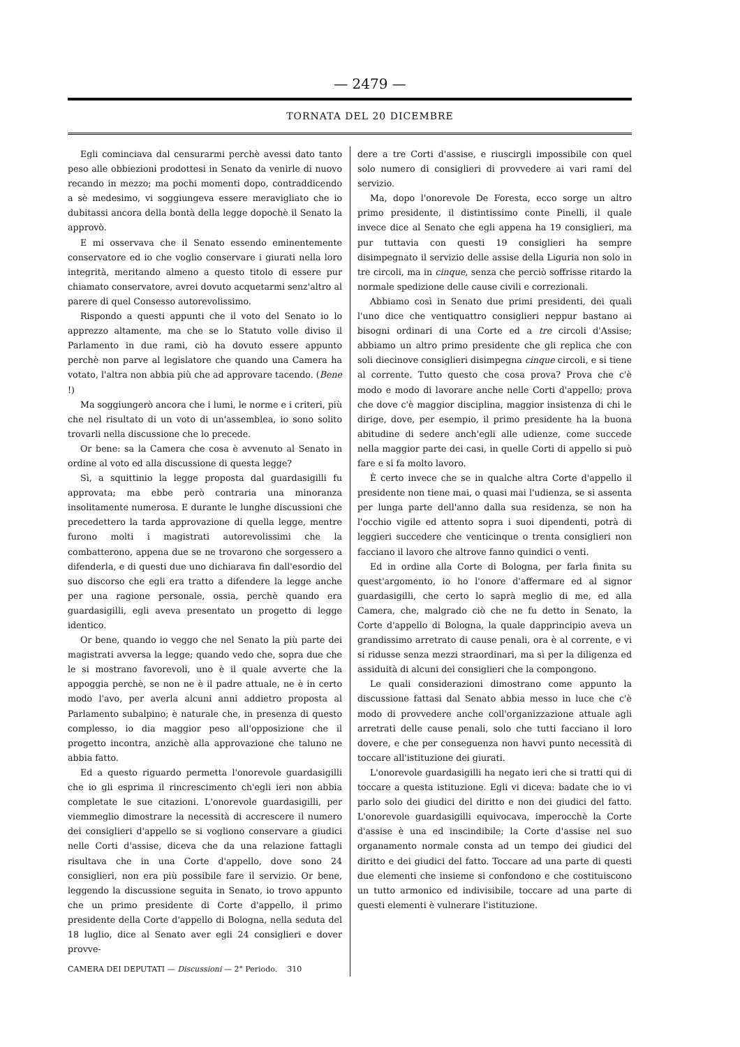— 2479 —
TORNATA DEL 20 DICEMBRE
Egli cominciava dal censurarmi perchè avessi dato tanto peso alle obbiezioni prodottesi in Senato da venirle di nuovo recando in mezzo; ma pochi momenti dopo, contraddicendo a sè medesimo, vi soggiungeva essere meravigliato che io dubitassi ancora della bontà della legge dopochè il Senato la approvò.
E mi osservava che il Senato essendo eminentemente conservatore ed io che voglio conservare i giurati nella loro integrità, meritando almeno a questo titolo di essere pur chiamato conservatore, avrei dovuto acquetarmi senz'altro al parere di quel Consesso autorevolissimo.
Rispondo a questi appunti che il voto del Senato io lo apprezzo altamente, ma che se lo Statuto volle diviso il Parlamento in due rami, ciò ha dovuto essere appunto perchè non parve al legislatore che quando una Camera ha votato, l'altra non abbia più che ad approvare tacendo. (Bene !)
Ma soggiungerò ancora che i lumi, le norme e i criteri, più che nel risultato di un voto di un'assemblea, io sono solito trovarli nella discussione che lo precede.
Or bene: sa la Camera che cosa è avvenuto al Senato in ordine al voto ed alla discussione di questa legge?
Sì, a squittinio la legge proposta dal guardasigilli fu approvata; ma ebbe però contraria una minoranza insolitamente numerosa. E durante le lunghe discussioni che precedettero la tarda approvazione di quella legge, mentre furono molti i magistrati autorevolissimi che la combatterono, appena due se ne trovarono che sorgessero a difenderla, e di questi due uno dichiarava fin dall'esordio del suo discorso che egli era tratto a difendere la legge anche per una ragione personale, ossia, perchè quando era guardasigilli, egli aveva presentato un progetto di legge identico.
Or bene, quando io veggo che nel Senato la più parte dei magistrati avversa la legge; quando vedo che, sopra due che le si mostrano favorevoli, uno è il quale avverte che la appoggia perchè, se non ne è il padre attuale, ne è in certo modo l'avo, per averla alcuni anni addietro proposta al Parlamento subalpino; è naturale che, in presenza di questo complesso, io dia maggior peso all'opposizione che il progetto incontra, anzichè alla approvazione che taluno ne abbia fatto.
Ed a questo riguardo permetta l'onorevole guardasigilli che io gli esprima il rincrescimento ch'egli ieri non abbia completate le sue citazioni. L'onorevole guardasigilli, per viemmeglio dimostrare la necessità di accrescere il numero dei consiglieri d'appello se si vogliono conservare a giudici nelle Corti d'assise, diceva che da una relazione fattagli risultava che in una Corte d'appello, dove sono 24 consiglieri, non era più possibile fare il servizio. Or bene, leggendo la discussione seguita in Senato, io trovo appunto che un primo presidente di Corte d'appello, il primo presidente della Corte d'appello di Bologna, nella seduta del 18 luglio, dice al Senato aver egli 24 consiglieri e dover provve-
CAMERA DEI DEPUTATI — Discussioni — 2° Periodo. 310
dere a tre Corti d'assise, e riuscirgli impossibile con quel solo numero di consiglieri di provvedere ai vari rami del servizio.
Ma, dopo l'onorevole De Foresta, ecco sorge un altro primo presidente, il distintissimo conte Pinelli, il quale invece dice al Senato che egli appena ha 19 consiglieri, ma pur tuttavia con questi 19 consiglieri ha sempre disimpegnato il servizio delle assise della Liguria non solo in tre circoli, ma in cinque, senza che perciò soffrisse ritardo la normale spedizione delle cause civili e correzionali.
Abbiamo così in Senato due primi presidenti, dei quali l'uno dice che ventiquattro consiglieri neppur bastano ai bisogni ordinari di una Corte ed a tre circoli d'Assise; abbiamo un altro primo presidente che gli replica che con soli diecinove consiglieri disimpegna cinque circoli, e si tiene al corrente. Tutto questo che cosa prova? Prova che c'è modo e modo di lavorare anche nelle Corti d'appello; prova che dove c'è maggior disciplina, maggior insistenza di chi le dirige, dove, per esempio, il primo presidente ha la buona abitudine di sedere anch'egli alle udienze, come succede nella maggior parte dei casi, in quelle Corti di appello si può fare e si fa molto lavoro.
È certo invece che se in qualche altra Corte d'appello il presidente non tiene mai, o quasi mai l'udienza, se si assenta per lunga parte dell'anno dalla sua residenza, se non ha l'occhio vigile ed attento sopra i suoi dipendenti, potrà di leggieri succedere che venticinque o trenta consiglieri non facciano il lavoro che altrove fanno quindici o venti.
Ed in ordine alla Corte di Bologna, per farla finita su quest'argomento, io ho l'onore d'affermare ed al signor guardasigilli, che certo lo saprà meglio di me, ed alla Camera, che, malgrado ciò che ne fu detto in Senato, la Corte d'appello di Bologna, la quale dapprincipio aveva un grandissimo arretrato di cause penali, ora è al corrente, e vi si ridusse senza mezzi straordinari, ma sì per la diligenza ed assiduità di alcuni dei consiglieri che la compongono.
Le quali considerazioni dimostrano come appunto la discussione fattasi dal Senato abbia messo in luce che c'è modo di provvedere anche coll'organizzazione attuale agli arretrati delle cause penali, solo che tutti facciano il loro dovere, e che per conseguenza non havvi punto necessità di toccare all'istituzione dei giurati.
L'onorevole guardasigilli ha negato ieri che si tratti qui di toccare a questa istituzione. Egli vi diceva: badate che io vi parlo solo dei giudici del diritto e non dei giudici del fatto. L'onorevole guardasigilli equivocava, imperocchè la Corte d'assise è una ed inscindibile; la Corte d'assise nel suo organamento normale consta ad un tempo dei giudici del diritto e dei giudici del fatto. Toccare ad una parte di questi due elementi che insieme si confondono e che costituiscono un tutto armonico ed indivisibile, toccare ad una parte di questi elementi è vulnerare l'istituzione.